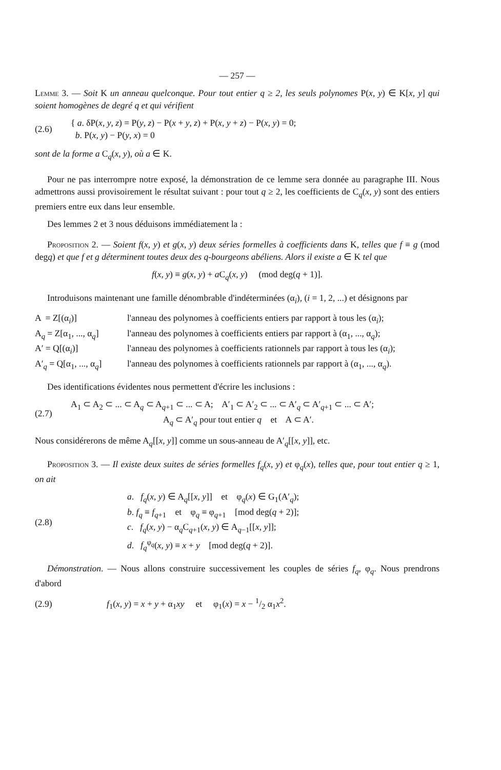— 257 —
Lemme 3. — Soit K un anneau quelconque. Pour tout entier q ≥ 2, les seuls polynomes P(x, y) ∈ K[x, y] qui soient homogènes de degré q et qui vérifient
(2.6)
{ a. δP(x, y, z) = P(y, z) − P(x + y, z) + P(x, y + z) − P(x, y) = 0;
b. P(x, y) − P(y, x) = 0
sont de la forme a C<sub>q</sub>(x, y), où a ∈ K.
Pour ne pas interrompre notre exposé, la démonstration de ce lemme sera donnée au paragraphe III. Nous admettrons aussi provisoirement le résultat suivant : pour tout q ≥ 2, les coefficients de C<sub>q</sub>(x, y) sont des entiers premiers entre eux dans leur ensemble.
Des lemmes 2 et 3 nous déduisons immédiatement la :
Proposition 2. — Soient f(x, y) et g(x, y) deux séries formelles à coefficients dans K, telles que f ≡ g (mod degq) et que f et g déterminent toutes deux des q-bourgeons abéliens. Alors il existe a ∈ K tel que
f(x, y) ≡ g(x, y) + a C<sub>q</sub>(x, y) (mod deg(q + 1)].
Introduisons maintenant une famille dénombrable d'indéterminées (α<sub>i</sub>), (i = 1, 2, ...) et désignons par
A = Z[(α<sub>i</sub>)] l'anneau des polynomes à coefficients entiers par rapport à tous les (α<sub>i</sub>);
A<sub>q</sub> = Z[α<sub>1</sub>, ..., α<sub>q</sub>]
l'anneau des polynomes à coefficients entiers par rapport à (α<sub>1</sub>, ..., α<sub>q</sub>);
A′ = Q[(α<sub>i</sub>)] l'anneau des polynomes à coefficients rationnels par rapport à tous les (α<sub>i</sub>);
A′<sub>q</sub> = Q[α<sub>1</sub>, ..., α<sub>q</sub>]
l'anneau des polynomes à coefficients rationnels par rapport à (α<sub>1</sub>, ..., α<sub>q</sub>).
Des identifications évidentes nous permettent d'écrire les inclusions :
(2.7)
A<sub>1</sub> ⊂ A<sub>2</sub> ⊂ ... ⊂ A<sub>q</sub> ⊂ A<sub>q+1</sub> ⊂ ... ⊂ A; A′<sub>1</sub> ⊂ A′<sub>2</sub> ⊂ ... ⊂ A′<sub>q</sub> ⊂ A′<sub>q+1</sub> ⊂ ... ⊂ A′;
A<sub>q</sub> ⊂ A′<sub>q</sub> pour tout entier q et A ⊂ A′.
Nous considérerons de même A<sub>q</sub>[[x, y]] comme un sous-anneau de A′<sub>q</sub>[[x, y]], etc.
Proposition 3. — Il existe deux suites de séries formelles f<sub>q</sub>(x, y) et φ<sub>q</sub>(x), telles que, pour tout entier q ≥ 1, on ait
(2.8)
a. f<sub>q</sub>(x, y) ∈ A<sub>q</sub>[[x, y]] et φ<sub>q</sub>(x) ∈ G<sub>1</sub>(A′<sub>q</sub>);
b. f<sub>q</sub> ≡ f<sub>q+1</sub> et φ<sub>q</sub> ≡ φ<sub>q+1</sub> [mod deg(q + 2)];
c. f<sub>q</sub>(x, y) − α<sub>q</sub>C<sub>q+1</sub>(x, y) ∈ A<sub>q−1</sub>[[x, y]];
d. f<sub>q</sub><sup>φ<sub>q</sub></sup>(x, y) ≡ x + y [mod deg(q + 2)].
Démonstration. — Nous allons construire successivement les couples de séries f<sub>q</sub>, φ<sub>q</sub>. Nous prendrons d'abord
(2.9)
f<sub>1</sub>(x, y) = x + y + α<sub>1</sub>xy et φ<sub>1</sub>(x) = x − 1/2 α<sub>1</sub>x<sup>2</sup>.